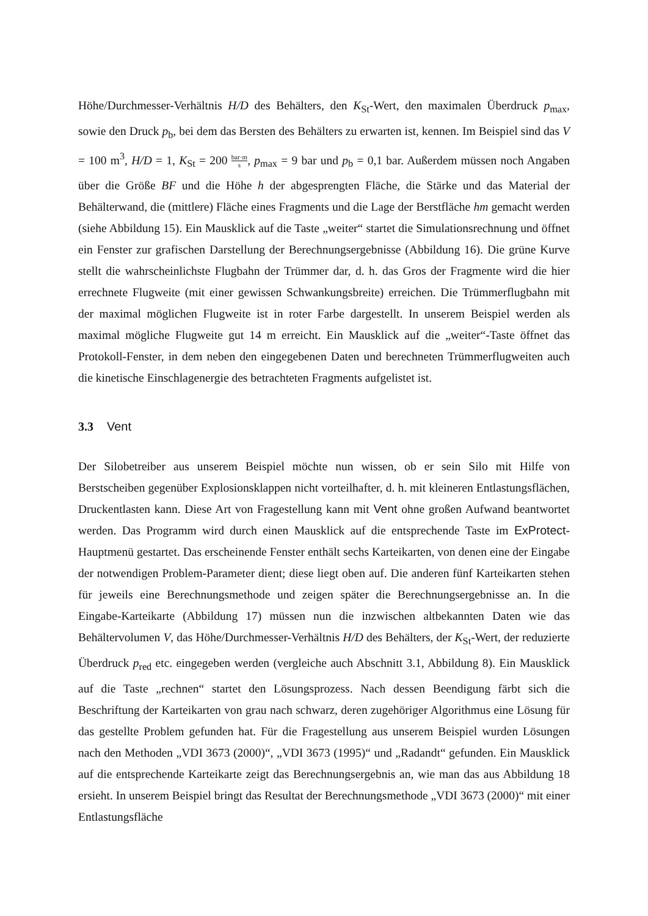Höhe/Durchmesser-Verhältnis H/D des Behälters, den K<sub>St</sub>-Wert, den maximalen Überdruck p<sub>max</sub>, sowie den Druck p<sub>b</sub>, bei dem das Bersten des Behälters zu erwarten ist, kennen. Im Beispiel sind das V = 100 m<sup>3</sup>, H/D = 1, K<sub>St</sub> = 200 bar·m s, p<sub>max</sub> = 9 bar und p<sub>b</sub> = 0,1 bar. Außerdem müssen noch Angaben über die Größe BF und die Höhe h der abgesprengten Fläche, die Stärke und das Material der Behälterwand, die (mittlere) Fläche eines Fragments und die Lage der Berstfläche hm gemacht werden (siehe Abbildung 15). Ein Mausklick auf die Taste „weiter“ startet die Simulationsrechnung und öffnet ein Fenster zur grafischen Darstellung der Berechnungsergebnisse (Abbildung 16). Die grüne Kurve stellt die wahrscheinlichste Flugbahn der Trümmer dar, d. h. das Gros der Fragmente wird die hier errechnete Flugweite (mit einer gewissen Schwankungsbreite) erreichen. Die Trümmerflugbahn mit der maximal möglichen Flugweite ist in roter Farbe dargestellt. In unserem Beispiel werden als maximal mögliche Flugweite gut 14 m erreicht. Ein Mausklick auf die „weiter“-Taste öffnet das Protokoll-Fenster, in dem neben den eingegebenen Daten und berechneten Trümmerflugweiten auch die kinetische Einschlagenergie des betrachteten Fragments aufgelistet ist.
3.3 Vent
Der Silobetreiber aus unserem Beispiel möchte nun wissen, ob er sein Silo mit Hilfe von Berstscheiben gegenüber Explosionsklappen nicht vorteilhafter, d. h. mit kleineren Entlastungsflächen, Druckentlasten kann. Diese Art von Fragestellung kann mit Vent ohne großen Aufwand beantwortet werden. Das Programm wird durch einen Mausklick auf die entsprechende Taste im ExProtect-Hauptmenü gestartet. Das erscheinende Fenster enthält sechs Karteikarten, von denen eine der Eingabe der notwendigen Problem-Parameter dient; diese liegt oben auf. Die anderen fünf Karteikarten stehen für jeweils eine Berechnungsmethode und zeigen später die Berechnungsergebnisse an. In die Eingabe-Karteikarte (Abbildung 17) müssen nun die inzwischen altbekannten Daten wie das Behältervolumen V, das Höhe/Durchmesser-Verhältnis H/D des Behälters, der K<sub>St</sub>-Wert, der reduzierte Überdruck p<sub>red</sub> etc. eingegeben werden (vergleiche auch Abschnitt 3.1, Abbildung 8). Ein Mausklick auf die Taste „rechnen“ startet den Lösungsprozess. Nach dessen Beendigung färbt sich die Beschriftung der Karteikarten von grau nach schwarz, deren zugehöriger Algorithmus eine Lösung für das gestellte Problem gefunden hat. Für die Fragestellung aus unserem Beispiel wurden Lösungen nach den Methoden „VDI 3673 (2000)“, „VDI 3673 (1995)“ und „Radandt“ gefunden. Ein Mausklick auf die entsprechende Karteikarte zeigt das Berechnungsergebnis an, wie man das aus Abbildung 18 ersieht. In unserem Beispiel bringt das Resultat der Berechnungsmethode „VDI 3673 (2000)“ mit einer Entlastungsfläche